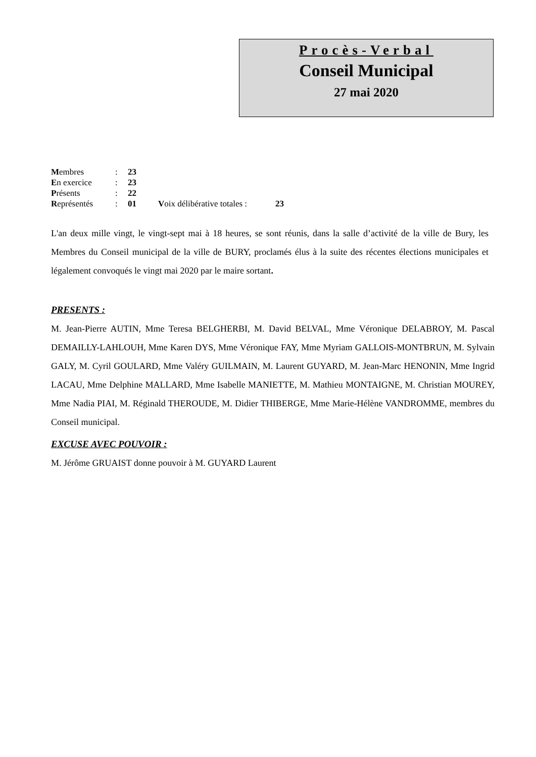Procès-Verbal
Conseil Municipal
27 mai 2020
| M embres | : | 23 | | |
| E n exercice | : | 23 | | |
| P résents | : | 22 | | |
| R eprésentés | : | 01 | V oix délibérative totales : | 23 |
L'an deux mille vingt, le vingt-sept mai à 18 heures, se sont réunis, dans la salle d’activité de la ville de Bury, les Membres du Conseil municipal de la ville de BURY, proclamés élus à la suite des récentes élections municipales et légalement convoqués le vingt mai 2020 par le maire sortant.
PRESENTS :
M. Jean-Pierre AUTIN, Mme Teresa BELGHERBI, M. David BELVAL, Mme Véronique DELABROY, M. Pascal DEMAILLY-LAHLOUH, Mme Karen DYS, Mme Véronique FAY, Mme Myriam GALLOIS-MONTBRUN, M. Sylvain GALY, M. Cyril GOULARD, Mme Valéry GUILMAIN, M. Laurent GUYARD, M. Jean-Marc HENONIN, Mme Ingrid LACAU, Mme Delphine MALLARD, Mme Isabelle MANIETTE, M. Mathieu MONTAIGNE, M. Christian MOUREY, Mme Nadia PIAI, M. Réginald THEROUDE, M. Didier THIBERGE, Mme Marie-Hélène VANDROMME, membres du Conseil municipal.
EXCUSE AVEC POUVOIR :
M. Jérôme GRUAIST donne pouvoir à M. GUYARD Laurent